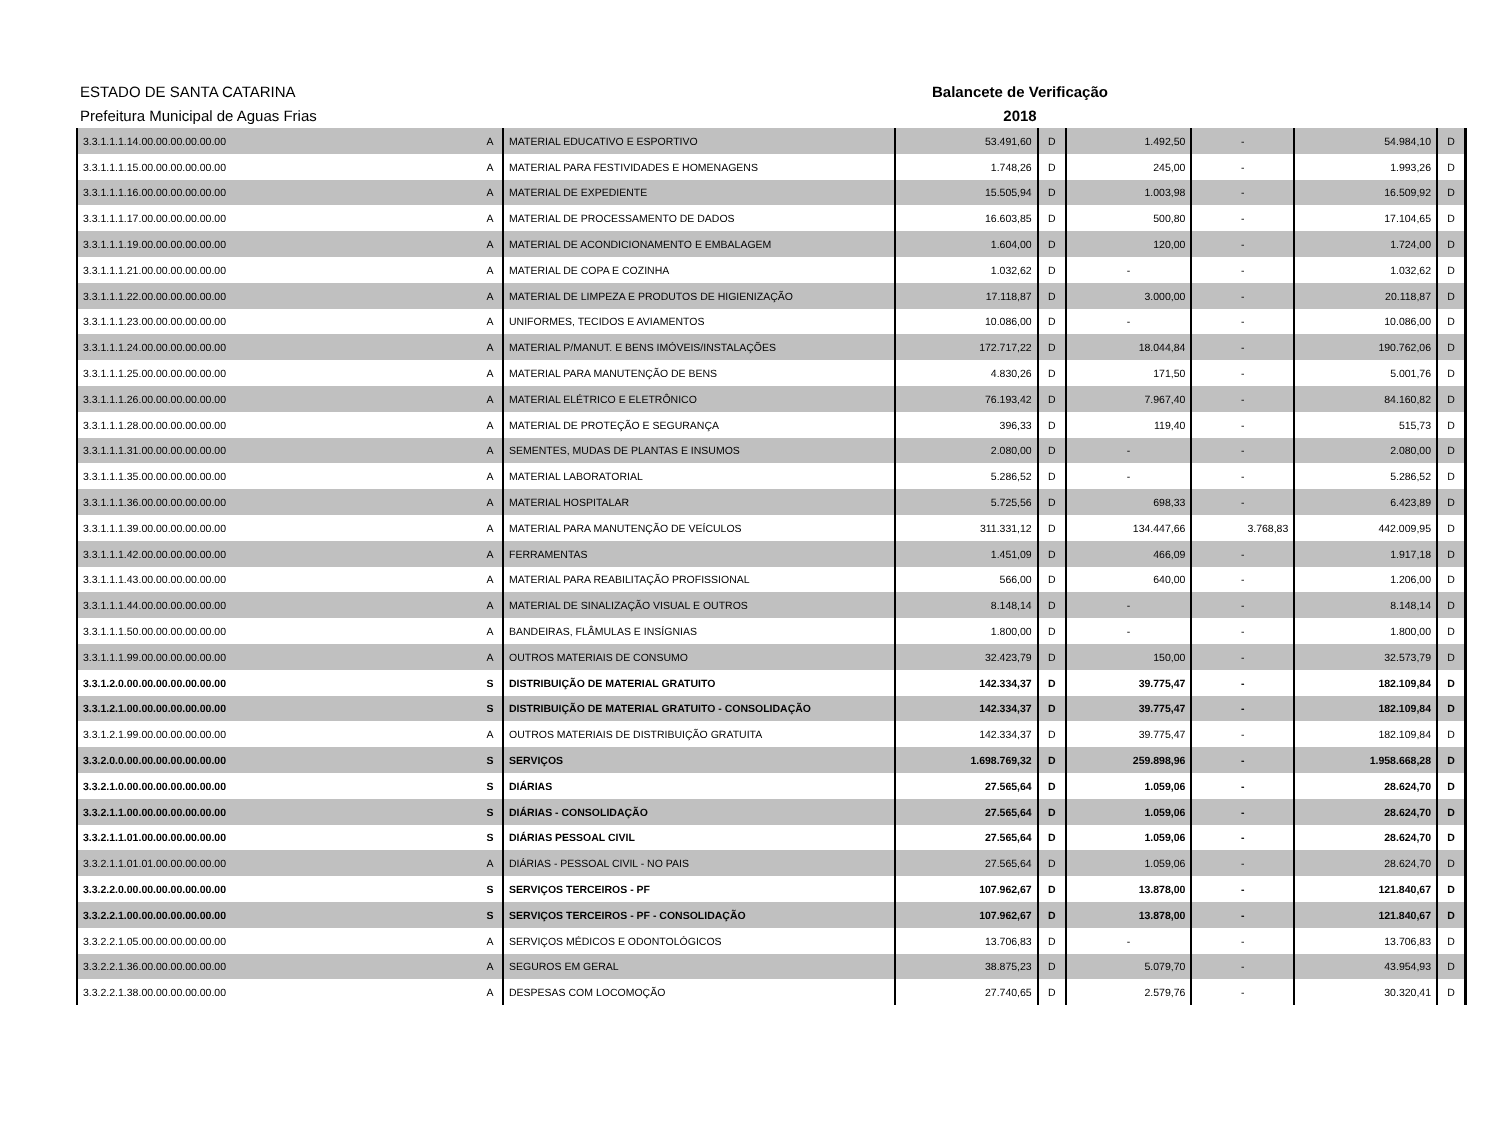ESTADO DE SANTA CATARINA
Prefeitura Municipal de Aguas Frias
Balancete de Verificação
2018
| 3.3.1.1.1.14.00.00.00.00.00.00 | A | MATERIAL EDUCATIVO E ESPORTIVO | 53.491,60 | D | 1.492,50 | - | 54.984,10 | D |
| 3.3.1.1.1.15.00.00.00.00.00.00 | A | MATERIAL PARA FESTIVIDADES E HOMENAGENS | 1.748,26 | D | 245,00 | - | 1.993,26 | D |
| 3.3.1.1.1.16.00.00.00.00.00.00 | A | MATERIAL DE EXPEDIENTE | 15.505,94 | D | 1.003,98 | - | 16.509,92 | D |
| 3.3.1.1.1.17.00.00.00.00.00.00 | A | MATERIAL DE PROCESSAMENTO DE DADOS | 16.603,85 | D | 500,80 | - | 17.104,65 | D |
| 3.3.1.1.1.19.00.00.00.00.00.00 | A | MATERIAL DE ACONDICIONAMENTO E EMBALAGEM | 1.604,00 | D | 120,00 | - | 1.724,00 | D |
| 3.3.1.1.1.21.00.00.00.00.00.00 | A | MATERIAL DE COPA E COZINHA | 1.032,62 | D | - | - | 1.032,62 | D |
| 3.3.1.1.1.22.00.00.00.00.00.00 | A | MATERIAL DE LIMPEZA E PRODUTOS DE HIGIENIZAÇÃO | 17.118,87 | D | 3.000,00 | - | 20.118,87 | D |
| 3.3.1.1.1.23.00.00.00.00.00.00 | A | UNIFORMES, TECIDOS E AVIAMENTOS | 10.086,00 | D | - | - | 10.086,00 | D |
| 3.3.1.1.1.24.00.00.00.00.00.00 | A | MATERIAL P/MANUT. E BENS IMÓVEIS/INSTALAÇÕES | 172.717,22 | D | 18.044,84 | - | 190.762,06 | D |
| 3.3.1.1.1.25.00.00.00.00.00.00 | A | MATERIAL PARA MANUTENÇÃO DE BENS | 4.830,26 | D | 171,50 | - | 5.001,76 | D |
| 3.3.1.1.1.26.00.00.00.00.00.00 | A | MATERIAL ELÉTRICO E ELETRÔNICO | 76.193,42 | D | 7.967,40 | - | 84.160,82 | D |
| 3.3.1.1.1.28.00.00.00.00.00.00 | A | MATERIAL DE PROTEÇÃO E SEGURANÇA | 396,33 | D | 119,40 | - | 515,73 | D |
| 3.3.1.1.1.31.00.00.00.00.00.00 | A | SEMENTES, MUDAS DE PLANTAS E INSUMOS | 2.080,00 | D | - | - | 2.080,00 | D |
| 3.3.1.1.1.35.00.00.00.00.00.00 | A | MATERIAL LABORATORIAL | 5.286,52 | D | - | - | 5.286,52 | D |
| 3.3.1.1.1.36.00.00.00.00.00.00 | A | MATERIAL HOSPITALAR | 5.725,56 | D | 698,33 | - | 6.423,89 | D |
| 3.3.1.1.1.39.00.00.00.00.00.00 | A | MATERIAL PARA MANUTENÇÃO DE VEÍCULOS | 311.331,12 | D | 134.447,66 | 3.768,83 | 442.009,95 | D |
| 3.3.1.1.1.42.00.00.00.00.00.00 | A | FERRAMENTAS | 1.451,09 | D | 466,09 | - | 1.917,18 | D |
| 3.3.1.1.1.43.00.00.00.00.00.00 | A | MATERIAL PARA REABILITAÇÃO PROFISSIONAL | 566,00 | D | 640,00 | - | 1.206,00 | D |
| 3.3.1.1.1.44.00.00.00.00.00.00 | A | MATERIAL DE SINALIZAÇÃO VISUAL E OUTROS | 8.148,14 | D | - | - | 8.148,14 | D |
| 3.3.1.1.1.50.00.00.00.00.00.00 | A | BANDEIRAS, FLÂMULAS E INSÍGNIAS | 1.800,00 | D | - | - | 1.800,00 | D |
| 3.3.1.1.1.99.00.00.00.00.00.00 | A | OUTROS MATERIAIS DE CONSUMO | 32.423,79 | D | 150,00 | - | 32.573,79 | D |
| 3.3.1.2.0.00.00.00.00.00.00.00 | S | DISTRIBUIÇÃO DE MATERIAL GRATUITO | 142.334,37 | D | 39.775,47 | - | 182.109,84 | D |
| 3.3.1.2.1.00.00.00.00.00.00.00 | S | DISTRIBUIÇÃO DE MATERIAL GRATUITO - CONSOLIDAÇÃO | 142.334,37 | D | 39.775,47 | - | 182.109,84 | D |
| 3.3.1.2.1.99.00.00.00.00.00.00 | A | OUTROS MATERIAIS DE DISTRIBUIÇÃO GRATUITA | 142.334,37 | D | 39.775,47 | - | 182.109,84 | D |
| 3.3.2.0.0.00.00.00.00.00.00.00 | S | SERVIÇOS | 1.698.769,32 | D | 259.898,96 | - | 1.958.668,28 | D |
| 3.3.2.1.0.00.00.00.00.00.00.00 | S | DIÁRIAS | 27.565,64 | D | 1.059,06 | - | 28.624,70 | D |
| 3.3.2.1.1.00.00.00.00.00.00.00 | S | DIÁRIAS - CONSOLIDAÇÃO | 27.565,64 | D | 1.059,06 | - | 28.624,70 | D |
| 3.3.2.1.1.01.00.00.00.00.00.00 | S | DIÁRIAS PESSOAL CIVIL | 27.565,64 | D | 1.059,06 | - | 28.624,70 | D |
| 3.3.2.1.1.01.01.00.00.00.00.00 | A | DIÁRIAS - PESSOAL CIVIL - NO PAIS | 27.565,64 | D | 1.059,06 | - | 28.624,70 | D |
| 3.3.2.2.0.00.00.00.00.00.00.00 | S | SERVIÇOS TERCEIROS - PF | 107.962,67 | D | 13.878,00 | - | 121.840,67 | D |
| 3.3.2.2.1.00.00.00.00.00.00.00 | S | SERVIÇOS TERCEIROS - PF - CONSOLIDAÇÃO | 107.962,67 | D | 13.878,00 | - | 121.840,67 | D |
| 3.3.2.2.1.05.00.00.00.00.00.00 | A | SERVIÇOS MÉDICOS E ODONTOLÓGICOS | 13.706,83 | D | - | - | 13.706,83 | D |
| 3.3.2.2.1.36.00.00.00.00.00.00 | A | SEGUROS EM GERAL | 38.875,23 | D | 5.079,70 | - | 43.954,93 | D |
| 3.3.2.2.1.38.00.00.00.00.00.00 | A | DESPESAS COM LOCOMOÇÃO | 27.740,65 | D | 2.579,76 | - | 30.320,41 | D |